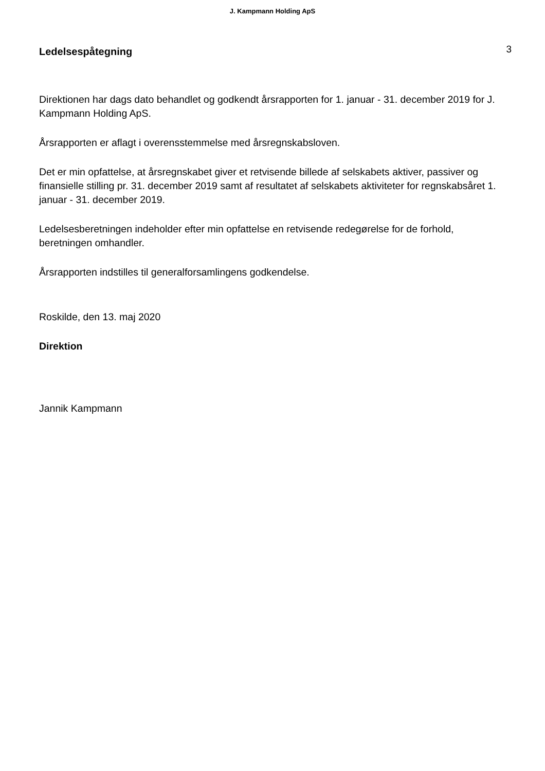J. Kampmann Holding ApS
Ledelsespåtegning
3
Direktionen har dags dato behandlet og godkendt årsrapporten for 1. januar - 31. december 2019 for J. Kampmann Holding ApS.
Årsrapporten er aflagt i overensstemmelse med årsregnskabsloven.
Det er min opfattelse, at årsregnskabet giver et retvisende billede af selskabets aktiver, passiver og finansielle stilling pr. 31. december 2019 samt af resultatet af selskabets aktiviteter for regnskabsåret 1. januar - 31. december 2019.
Ledelsesberetningen indeholder efter min opfattelse en retvisende redegørelse for de forhold, beretningen omhandler.
Årsrapporten indstilles til generalforsamlingens godkendelse.
Roskilde, den 13. maj 2020
Direktion
Jannik Kampmann